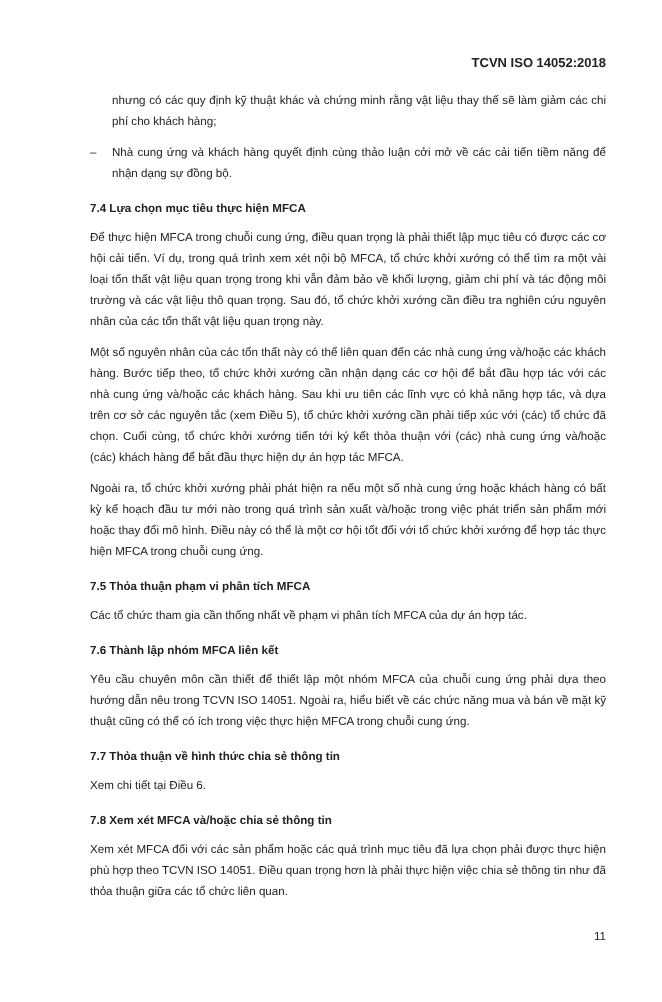TCVN ISO 14052:2018
nhưng có các quy định kỹ thuật khác và chứng minh rằng vật liệu thay thế sẽ làm giảm các chi phí cho khách hàng;
– Nhà cung ứng và khách hàng quyết định cùng thảo luận cởi mở về các cải tiến tiềm năng để nhận dạng sự đồng bộ.
7.4 Lựa chọn mục tiêu thực hiện MFCA
Để thực hiện MFCA trong chuỗi cung ứng, điều quan trọng là phải thiết lập mục tiêu có được các cơ hội cải tiến. Ví dụ, trong quá trình xem xét nội bộ MFCA, tổ chức khởi xướng có thể tìm ra một vài loại tổn thất vật liệu quan trọng trong khi vẫn đảm bảo về khối lượng, giảm chi phí và tác động môi trường và các vật liệu thô quan trọng. Sau đó, tổ chức khởi xướng cần điều tra nghiên cứu nguyên nhân của các tổn thất vật liệu quan trọng này.
Một số nguyên nhân của các tổn thất này có thể liên quan đến các nhà cung ứng và/hoặc các khách hàng. Bước tiếp theo, tổ chức khởi xướng cần nhận dạng các cơ hội để bắt đầu hợp tác với các nhà cung ứng và/hoặc các khách hàng. Sau khi ưu tiên các lĩnh vực có khả năng hợp tác, và dựa trên cơ sở các nguyên tắc (xem Điều 5), tổ chức khởi xướng cần phải tiếp xúc với (các) tổ chức đã chọn. Cuối cùng, tổ chức khởi xướng tiến tới ký kết thỏa thuận với (các) nhà cung ứng và/hoặc (các) khách hàng để bắt đầu thực hiện dự án hợp tác MFCA.
Ngoài ra, tổ chức khởi xướng phải phát hiện ra nếu một số nhà cung ứng hoặc khách hàng có bất kỳ kế hoạch đầu tư mới nào trong quá trình sản xuất và/hoặc trong việc phát triển sản phẩm mới hoặc thay đổi mô hình. Điều này có thể là một cơ hội tốt đối với tổ chức khởi xướng để hợp tác thực hiện MFCA trong chuỗi cung ứng.
7.5 Thỏa thuận phạm vi phân tích MFCA
Các tổ chức tham gia cần thống nhất về phạm vi phân tích MFCA của dự án hợp tác.
7.6 Thành lập nhóm MFCA liên kết
Yêu cầu chuyên môn cần thiết để thiết lập một nhóm MFCA của chuỗi cung ứng phải dựa theo hướng dẫn nêu trong TCVN ISO 14051. Ngoài ra, hiểu biết về các chức năng mua và bán về mặt kỹ thuật cũng có thể có ích trong việc thực hiện MFCA trong chuỗi cung ứng.
7.7 Thỏa thuận về hình thức chia sẻ thông tin
Xem chi tiết tại Điều 6.
7.8 Xem xét MFCA và/hoặc chia sẻ thông tin
Xem xét MFCA đối với các sản phẩm hoặc các quá trình mục tiêu đã lựa chọn phải được thực hiện phù hợp theo TCVN ISO 14051. Điều quan trọng hơn là phải thực hiện việc chia sẻ thông tin như đã thỏa thuận giữa các tổ chức liên quan.
11